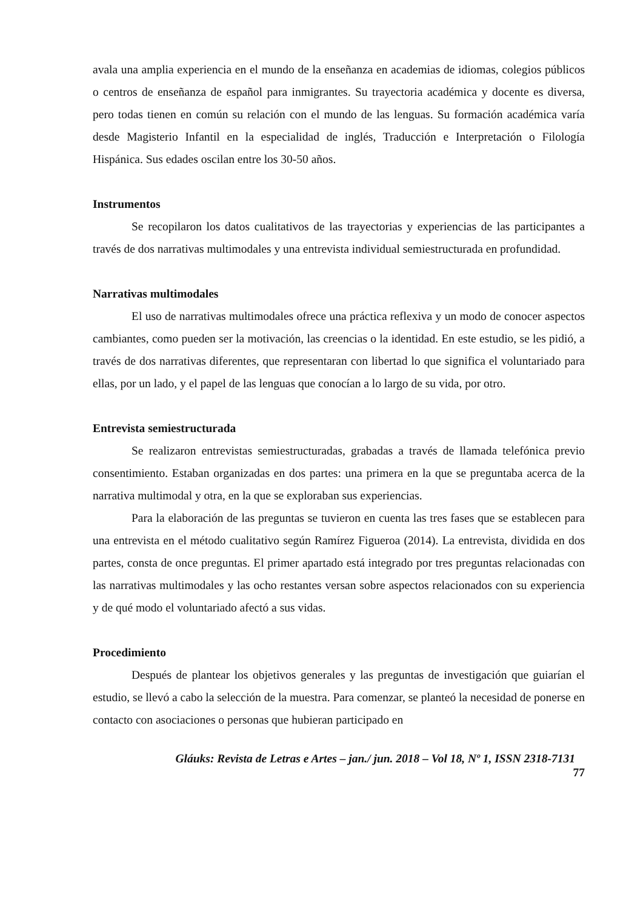avala una amplia experiencia en el mundo de la enseñanza en academias de idiomas, colegios públicos o centros de enseñanza de español para inmigrantes. Su trayectoria académica y docente es diversa, pero todas tienen en común su relación con el mundo de las lenguas. Su formación académica varía desde Magisterio Infantil en la especialidad de inglés, Traducción e Interpretación o Filología Hispánica. Sus edades oscilan entre los 30-50 años.
Instrumentos
Se recopilaron los datos cualitativos de las trayectorias y experiencias de las participantes a través de dos narrativas multimodales y una entrevista individual semiestructurada en profundidad.
Narrativas multimodales
El uso de narrativas multimodales ofrece una práctica reflexiva y un modo de conocer aspectos cambiantes, como pueden ser la motivación, las creencias o la identidad. En este estudio, se les pidió, a través de dos narrativas diferentes, que representaran con libertad lo que significa el voluntariado para ellas, por un lado, y el papel de las lenguas que conocían a lo largo de su vida, por otro.
Entrevista semiestructurada
Se realizaron entrevistas semiestructuradas, grabadas a través de llamada telefónica previo consentimiento. Estaban organizadas en dos partes: una primera en la que se preguntaba acerca de la narrativa multimodal y otra, en la que se exploraban sus experiencias.
Para la elaboración de las preguntas se tuvieron en cuenta las tres fases que se establecen para una entrevista en el método cualitativo según Ramírez Figueroa (2014). La entrevista, dividida en dos partes, consta de once preguntas. El primer apartado está integrado por tres preguntas relacionadas con las narrativas multimodales y las ocho restantes versan sobre aspectos relacionados con su experiencia y de qué modo el voluntariado afectó a sus vidas.
Procedimiento
Después de plantear los objetivos generales y las preguntas de investigación que guiarían el estudio, se llevó a cabo la selección de la muestra. Para comenzar, se planteó la necesidad de ponerse en contacto con asociaciones o personas que hubieran participado en
Gláuks: Revista de Letras e Artes – jan./ jun. 2018 – Vol 18, Nº 1, ISSN 2318-7131
77